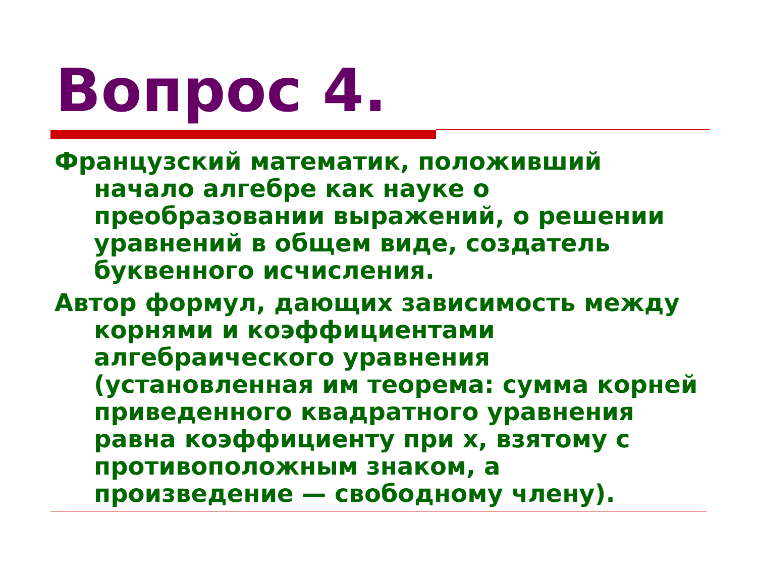Вопрос 4.
Французский математик, положивший начало алгебре как науке о преобразовании выражений, о решении уравнений в общем виде, создатель буквенного исчисления.
Автор формул, дающих зависимость между корнями и коэффициентами алгебраического уравнения (установленная им теорема: сумма корней приведенного квадратного уравнения равна коэффициенту при x, взятому с противоположным знаком, а произведение — свободному члену).